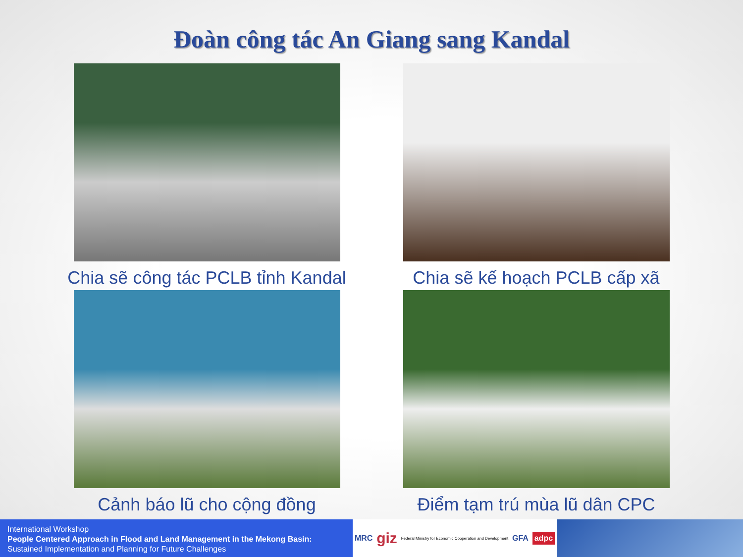Đoàn công tác An Giang sang Kandal
Chia sẽ công tác PCLB tỉnh Kandal
Chia sẽ kế hoạch PCLB cấp xã
Cảnh báo lũ cho cộng đồng
Điểm tạm trú mùa lũ dân CPC
International Workshop
People Centered Approach in Flood and Land Management in the Mekong Basin:
Sustained Implementation and Planning for Future Challenges
MRC giz Federal Ministry for Economic Cooperation and Development GFA adpc